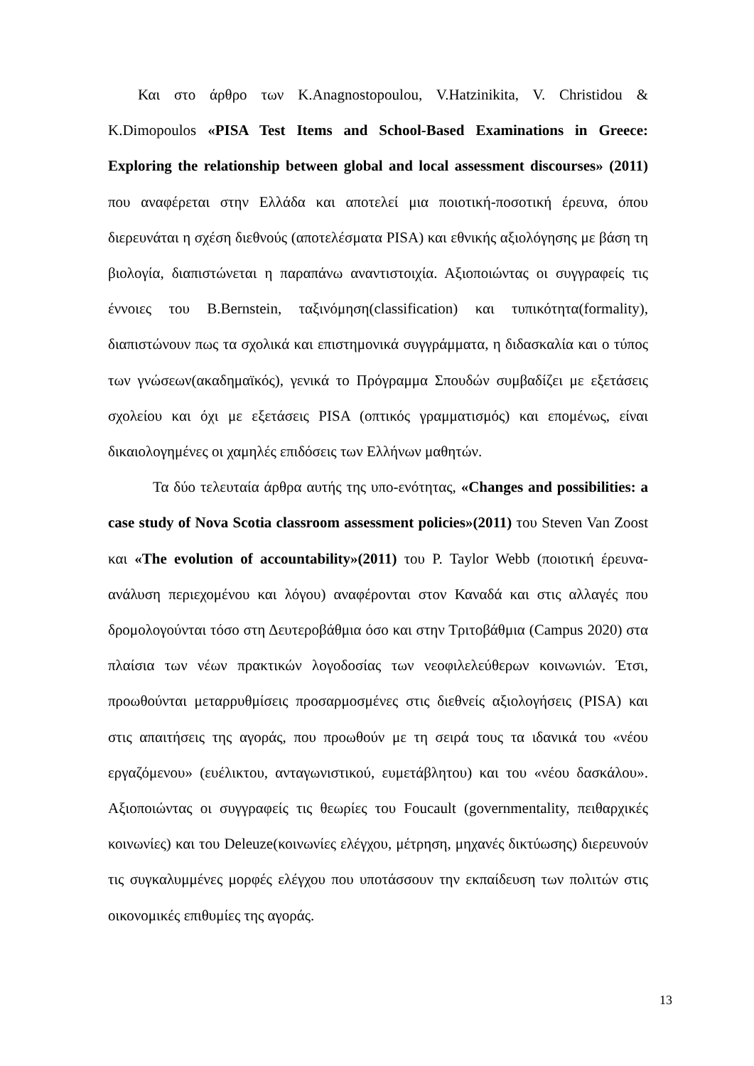Και στο άρθρο των K.Anagnostopoulou, V.Hatzinikita, V. Christidou & K.Dimopoulos «PISA Test Items and School-Based Examinations in Greece: Exploring the relationship between global and local assessment discourses» (2011) που αναφέρεται στην Ελλάδα και αποτελεί μια ποιοτική-ποσοτική έρευνα, όπου διερευνάται η σχέση διεθνούς (αποτελέσματα PISA) και εθνικής αξιολόγησης με βάση τη βιολογία, διαπιστώνεται η παραπάνω αναντιστοιχία. Αξιοποιώντας οι συγγραφείς τις έννοιες του B.Bernstein, ταξινόμηση(classification) και τυπικότητα(formality), διαπιστώνουν πως τα σχολικά και επιστημονικά συγγράμματα, η διδασκαλία και ο τύπος των γνώσεων(ακαδημαϊκός), γενικά το Πρόγραμμα Σπουδών συμβαδίζει με εξετάσεις σχολείου και όχι με εξετάσεις PISA (οπτικός γραμματισμός) και επομένως, είναι δικαιολογημένες οι χαμηλές επιδόσεις των Ελλήνων μαθητών.
Τα δύο τελευταία άρθρα αυτής της υπο-ενότητας, «Changes and possibilities: a case study of Nova Scotia classroom assessment policies»(2011) του Steven Van Zoost και «The evolution of accountability»(2011) του P. Taylor Webb (ποιοτική έρευνα-ανάλυση περιεχομένου και λόγου) αναφέρονται στον Καναδά και στις αλλαγές που δρομολογούνται τόσο στη Δευτεροβάθμια όσο και στην Τριτοβάθμια (Campus 2020) στα πλαίσια των νέων πρακτικών λογοδοσίας των νεοφιλελεύθερων κοινωνιών. Έτσι, προωθούνται μεταρρυθμίσεις προσαρμοσμένες στις διεθνείς αξιολογήσεις (PISA) και στις απαιτήσεις της αγοράς, που προωθούν με τη σειρά τους τα ιδανικά του «νέου εργαζόμενου» (ευέλικτου, ανταγωνιστικού, ευμετάβλητου) και του «νέου δασκάλου». Αξιοποιώντας οι συγγραφείς τις θεωρίες του Foucault (governmentality, πειθαρχικές κοινωνίες) και του Deleuze(κοινωνίες ελέγχου, μέτρηση, μηχανές δικτύωσης) διερευνούν τις συγκαλυμμένες μορφές ελέγχου που υποτάσσουν την εκπαίδευση των πολιτών στις οικονομικές επιθυμίες της αγοράς.
13